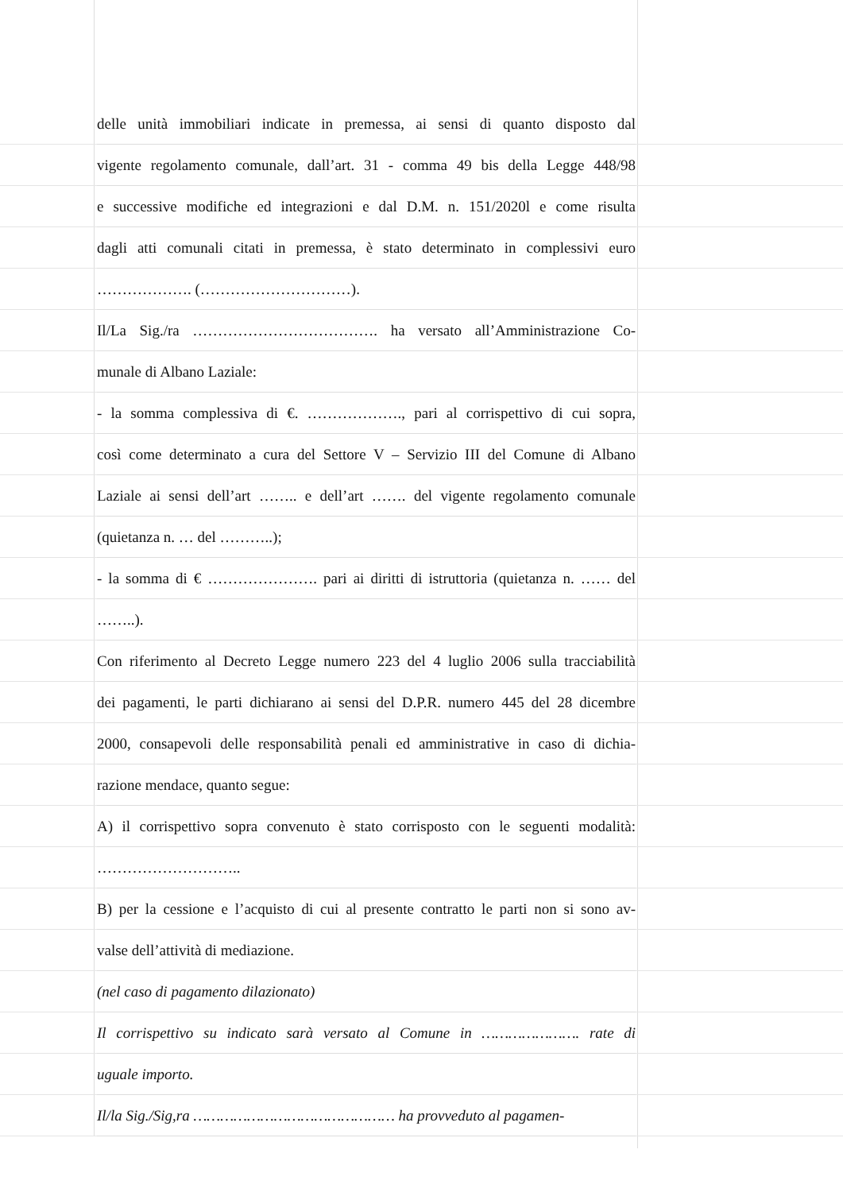delle unità immobiliari indicate in premessa, ai sensi di quanto disposto dal
vigente regolamento comunale, dall’art. 31 - comma 49 bis della Legge 448/98
e successive modifiche ed integrazioni e dal D.M. n. 151/2020l e come risulta
dagli atti comunali citati in premessa, è stato determinato in complessivi euro
………………. (…………………………).
Il/La Sig./ra ………………………………. ha versato all’Amministrazione Co-
munale di Albano Laziale:
- la somma complessiva di €. ………………., pari al corrispettivo di cui sopra,
così come determinato a cura del Settore V – Servizio III del Comune di Albano
Laziale ai sensi dell’art …….. e dell’art ……. del vigente regolamento comunale
(quietanza n. … del ………..);
- la somma di € …………………. pari ai diritti di istruttoria (quietanza n. …… del
……..).
Con riferimento al Decreto Legge numero 223 del 4 luglio 2006 sulla tracciabilità
dei pagamenti, le parti dichiarano ai sensi del D.P.R. numero 445 del 28 dicembre
2000, consapevoli delle responsabilità penali ed amministrative in caso di dichia-
razione mendace, quanto segue:
A) il corrispettivo sopra convenuto è stato corrisposto con le seguenti modalità:
………………………..
B) per la cessione e l’acquisto di cui al presente contratto le parti non si sono av-
valse dell’attività di mediazione.
(nel caso di pagamento dilazionato)
Il corrispettivo su indicato sarà versato al Comune in …………………. rate di
uguale importo.
Il/la Sig./Sig,ra ……………………………………… ha provveduto al pagamen-